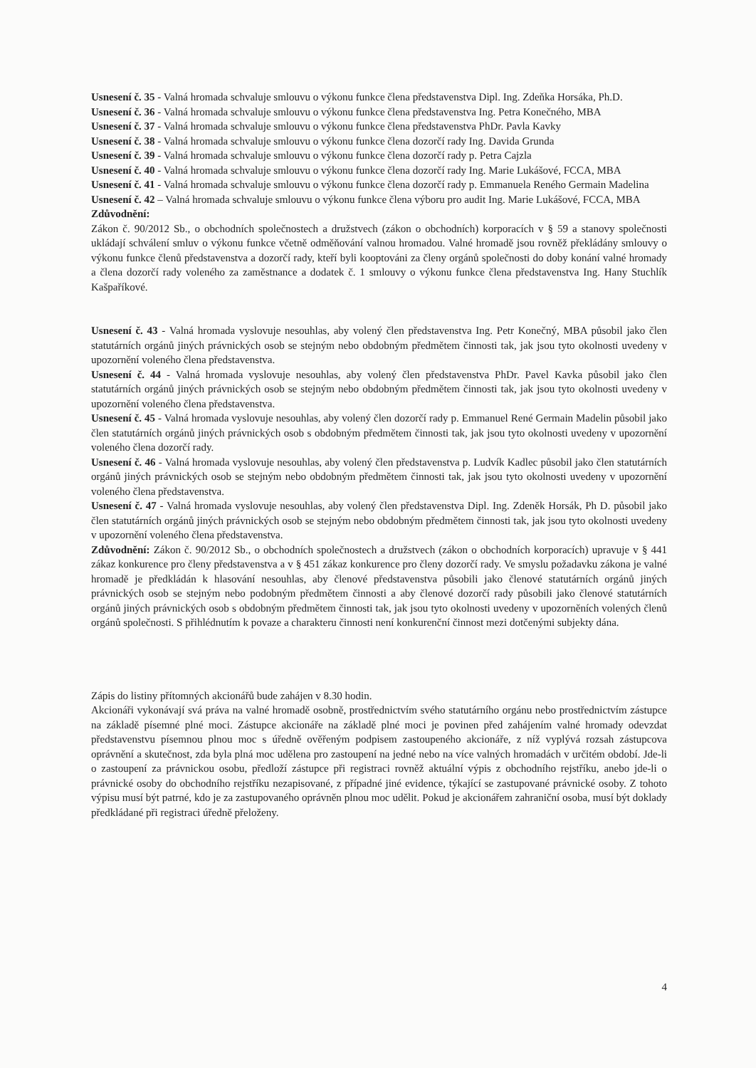Usnesení č. 35 - Valná hromada schvaluje smlouvu o výkonu funkce člena představenstva Dipl. Ing. Zdeňka Horsáka, Ph.D.
Usnesení č. 36 - Valná hromada schvaluje smlouvu o výkonu funkce člena představenstva Ing. Petra Konečného, MBA
Usnesení č. 37 - Valná hromada schvaluje smlouvu o výkonu funkce člena představenstva PhDr. Pavla Kavky
Usnesení č. 38 - Valná hromada schvaluje smlouvu o výkonu funkce člena dozorčí rady Ing. Davida Grunda
Usnesení č. 39 - Valná hromada schvaluje smlouvu o výkonu funkce člena dozorčí rady p. Petra Cajzla
Usnesení č. 40 - Valná hromada schvaluje smlouvu o výkonu funkce člena dozorčí rady Ing. Marie Lukášové, FCCA, MBA
Usnesení č. 41 - Valná hromada schvaluje smlouvu o výkonu funkce člena dozorčí rady p. Emmanuela Reného Germain Madelina
Usnesení č. 42 – Valná hromada schvaluje smlouvu o výkonu funkce člena výboru pro audit Ing. Marie Lukášové, FCCA, MBA
Zdůvodnění:
Zákon č. 90/2012 Sb., o obchodních společnostech a družstvech (zákon o obchodních) korporacích v § 59 a stanovy společnosti ukládají schválení smluv o výkonu funkce včetně odměňování valnou hromadou. Valné hromadě jsou rovněž překládány smlouvy o výkonu funkce členů představenstva a dozorčí rady, kteří byli kooptováni za členy orgánů společnosti do doby konání valné hromady a člena dozorčí rady voleného za zaměstnance a dodatek č. 1 smlouvy o výkonu funkce člena představenstva Ing. Hany Stuchlík Kašpaříkové.
Usnesení č. 43 - Valná hromada vyslovuje nesouhlas, aby volený člen představenstva Ing. Petr Konečný, MBA působil jako člen statutárních orgánů jiných právnických osob se stejným nebo obdobným předmětem činnosti tak, jak jsou tyto okolnosti uvedeny v upozornění voleného člena představenstva.
Usnesení č. 44 - Valná hromada vyslovuje nesouhlas, aby volený člen představenstva PhDr. Pavel Kavka působil jako člen statutárních orgánů jiných právnických osob se stejným nebo obdobným předmětem činnosti tak, jak jsou tyto okolnosti uvedeny v upozornění voleného člena představenstva.
Usnesení č. 45 - Valná hromada vyslovuje nesouhlas, aby volený člen dozorčí rady p. Emmanuel René Germain Madelin působil jako člen statutárních orgánů jiných právnických osob s obdobným předmětem činnosti tak, jak jsou tyto okolnosti uvedeny v upozornění voleného člena dozorčí rady.
Usnesení č. 46 - Valná hromada vyslovuje nesouhlas, aby volený člen představenstva p. Ludvík Kadlec působil jako člen statutárních orgánů jiných právnických osob se stejným nebo obdobným předmětem činnosti tak, jak jsou tyto okolnosti uvedeny v upozornění voleného člena představenstva.
Usnesení č. 47 - Valná hromada vyslovuje nesouhlas, aby volený člen představenstva Dipl. Ing. Zdeněk Horsák, Ph D. působil jako člen statutárních orgánů jiných právnických osob se stejným nebo obdobným předmětem činnosti tak, jak jsou tyto okolnosti uvedeny v upozornění voleného člena představenstva.
Zdůvodnění: Zákon č. 90/2012 Sb., o obchodních společnostech a družstvech (zákon o obchodních korporacích) upravuje v § 441 zákaz konkurence pro členy představenstva a v § 451 zákaz konkurence pro členy dozorčí rady. Ve smyslu požadavku zákona je valné hromadě je předkládán k hlasování nesouhlas, aby členové představenstva působili jako členové statutárních orgánů jiných právnických osob se stejným nebo podobným předmětem činnosti a aby členové dozorčí rady působili jako členové statutárních orgánů jiných právnických osob s obdobným předmětem činnosti tak, jak jsou tyto okolnosti uvedeny v upozorněních volených členů orgánů společnosti. S přihlédnutím k povaze a charakteru činnosti není konkurenční činnost mezi dotčenými subjekty dána.
Zápis do listiny přítomných akcionářů bude zahájen v 8.30 hodin.
Akcionáři vykonávají svá práva na valné hromadě osobně, prostřednictvím svého statutárního orgánu nebo prostřednictvím zástupce na základě písemné plné moci. Zástupce akcionáře na základě plné moci je povinen před zahájením valné hromady odevzdat představenstvu písemnou plnou moc s úředně ověřeným podpisem zastoupeného akcionáře, z níž vyplývá rozsah zástupcova oprávnění a skutečnost, zda byla plná moc udělena pro zastoupení na jedné nebo na více valných hromadách v určitém období. Jde-li o zastoupení za právnickou osobu, předloží zástupce při registraci rovněž aktuální výpis z obchodního rejstříku, anebo jde-li o právnické osoby do obchodního rejstříku nezapisované, z případné jiné evidence, týkající se zastupované právnické osoby. Z tohoto výpisu musí být patrné, kdo je za zastupovaného oprávněn plnou moc udělit. Pokud je akcionářem zahraniční osoba, musí být doklady předkládané při registraci úředně přeloženy.
4